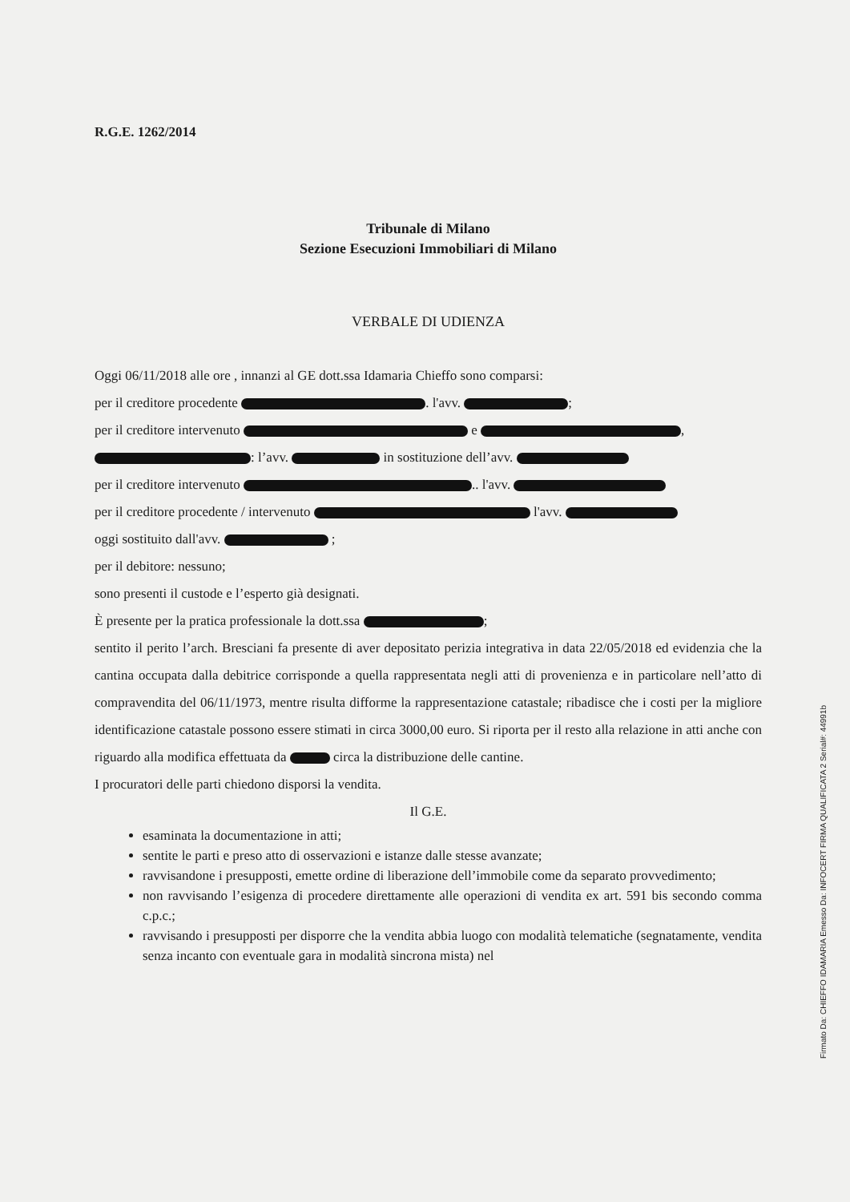R.G.E. 1262/2014
Tribunale di Milano
Sezione Esecuzioni Immobiliari di Milano
VERBALE DI UDIENZA
Oggi 06/11/2018 alle ore , innanzi al GE dott.ssa Idamaria Chieffo sono comparsi:
per il creditore procedente . l'avv. ;
per il creditore intervenuto e ,
: l’avv. in sostituzione dell’avv.
per il creditore intervenuto .. l'avv.
per il creditore procedente / intervenuto l'avv.
oggi sostituito dall'avv. ;
per il debitore: nessuno;
sono presenti il custode e l’esperto già designati.
È presente per la pratica professionale la dott.ssa ;
sentito il perito l’arch. Bresciani fa presente di aver depositato perizia integrativa in data 22/05/2018 ed evidenzia che la cantina occupata dalla debitrice corrisponde a quella rappresentata negli atti di provenienza e in particolare nell’atto di compravendita del 06/11/1973, mentre risulta difforme la rappresentazione catastale; ribadisce che i costi per la migliore identificazione catastale possono essere stimati in circa 3000,00 euro. Si riporta per il resto alla relazione in atti anche con riguardo alla modifica effettuata da circa la distribuzione delle cantine.
I procuratori delle parti chiedono disporsi la vendita.
Il G.E.
esaminata la documentazione in atti;
sentite le parti e preso atto di osservazioni e istanze dalle stesse avanzate;
ravvisandone i presupposti, emette ordine di liberazione dell’immobile come da separato provvedimento;
non ravvisando l’esigenza di procedere direttamente alle operazioni di vendita ex art. 591 bis secondo comma c.p.c.;
ravvisando i presupposti per disporre che la vendita abbia luogo con modalità telematiche (segnatamente, vendita senza incanto con eventuale gara in modalità sincrona mista) nel
Firmato Da: CHIEFFO IDAMARIA Emesso Da: INFOCERT FIRMA QUALIFICATA 2 Serial#: 44991b